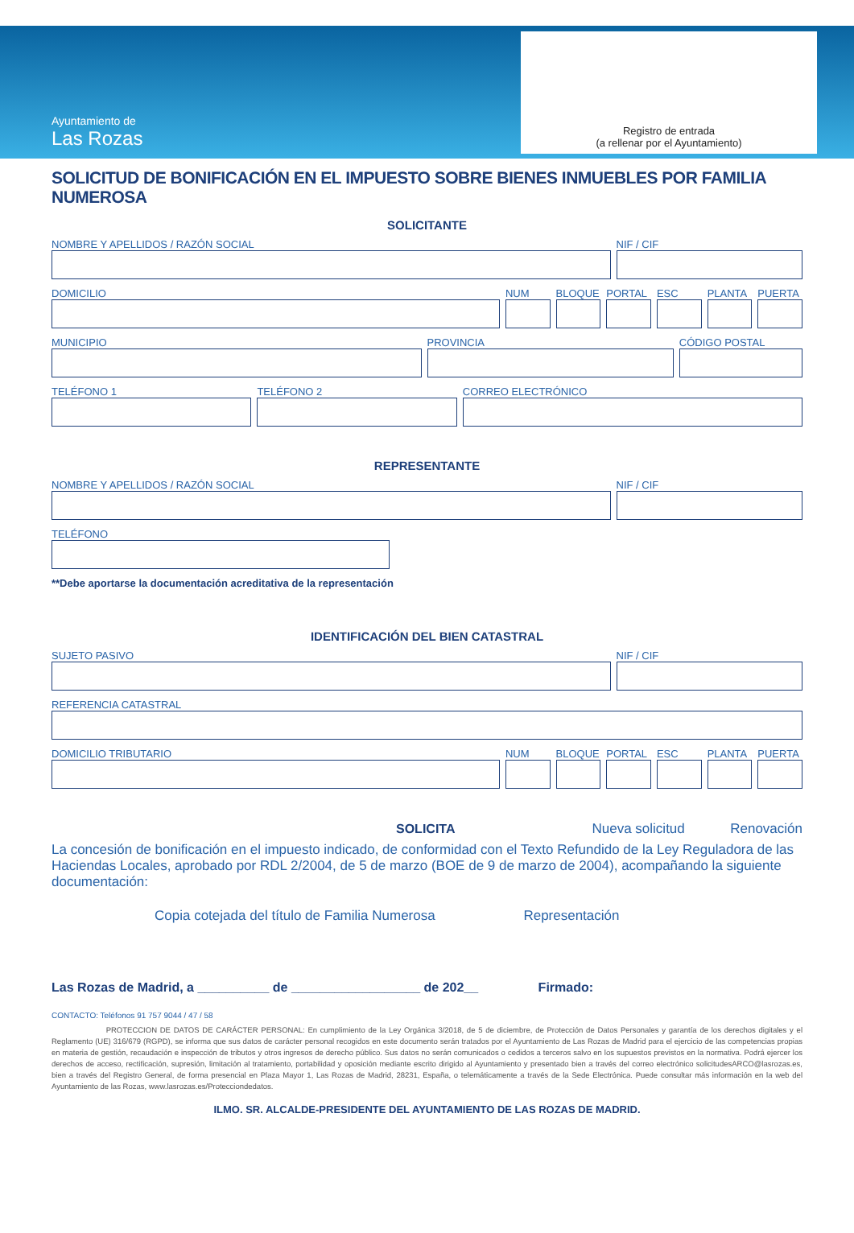Ayuntamiento de
Las Rozas
Registro de entrada
(a rellenar por el Ayuntamiento)
SOLICITUD DE BONIFICACIÓN EN EL IMPUESTO SOBRE BIENES INMUEBLES POR FAMILIA NUMEROSA
SOLICITANTE
NOMBRE Y APELLIDOS / RAZÓN SOCIAL
NIF / CIF
DOMICILIO NUM BLOQUE PORTAL ESC PLANTA PUERTA
MUNICIPIO PROVINCIA CÓDIGO POSTAL
TELÉFONO 1 TELÉFONO 2 CORREO ELECTRÓNICO
REPRESENTANTE
NOMBRE Y APELLIDOS / RAZÓN SOCIAL
NIF / CIF
TELÉFONO
**Debe aportarse la documentación acreditativa de la representación
IDENTIFICACIÓN DEL BIEN CATASTRAL
SUJETO PASIVO NIF / CIF
REFERENCIA CATASTRAL
DOMICILIO TRIBUTARIO NUM BLOQUE PORTAL ESC PLANTA PUERTA
SOLICITA Nueva solicitud Renovación
La concesión de bonificación en el impuesto indicado, de conformidad con el Texto Refundido de la Ley Reguladora de las Haciendas Locales, aprobado por RDL 2/2004, de 5 de marzo (BOE de 9 de marzo de 2004), acompañando la siguiente documentación:
Copia cotejada del título de Familia Numerosa Representación
Las Rozas de Madrid, a __________ de __________________ de 202__ Firmado:
CONTACTO: Teléfonos 91 757 9044 / 47 / 58
PROTECCION DE DATOS DE CARÁCTER PERSONAL: En cumplimiento de la Ley Orgánica 3/2018, de 5 de diciembre, de Protección de Datos Personales y garantía de los derechos digitales y el Reglamento (UE) 316/679 (RGPD), se informa que sus datos de carácter personal recogidos en este documento serán tratados por el Ayuntamiento de Las Rozas de Madrid para el ejercicio de las competencias propias en materia de gestión, recaudación e inspección de tributos y otros ingresos de derecho público. Sus datos no serán comunicados o cedidos a terceros salvo en los supuestos previstos en la normativa. Podrá ejercer los derechos de acceso, rectificación, supresión, limitación al tratamiento, portabilidad y oposición mediante escrito dirigido al Ayuntamiento y presentado bien a través del correo electrónico solicitudesARCO@lasrozas.es, bien a través del Registro General, de forma presencial en Plaza Mayor 1, Las Rozas de Madrid, 28231, España, o telemáticamente a través de la Sede Electrónica. Puede consultar más información en la web del Ayuntamiento de las Rozas, www.lasrozas.es/Protecciondedatos.
ILMO. SR. ALCALDE-PRESIDENTE DEL AYUNTAMIENTO DE LAS ROZAS DE MADRID.